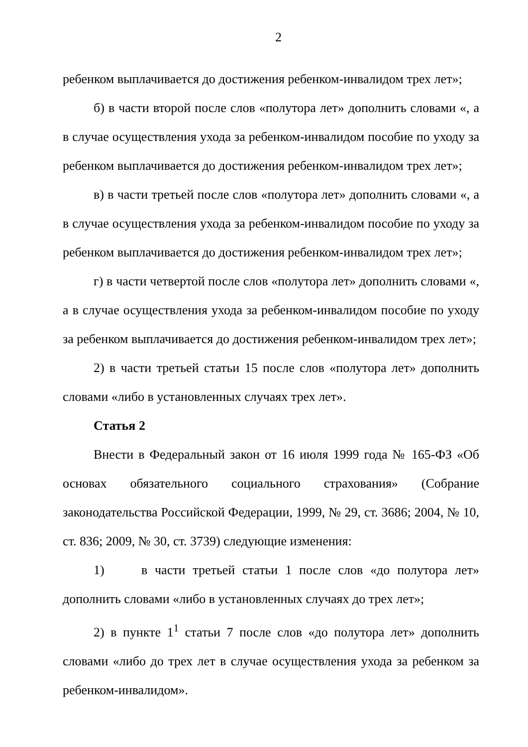2
ребенком выплачивается до достижения ребенком-инвалидом трех лет»;
б) в части второй после слов «полутора лет» дополнить словами «, а в случае осуществления ухода за ребенком-инвалидом пособие по уходу за ребенком выплачивается до достижения ребенком-инвалидом трех лет»;
в) в части третьей после слов «полутора лет» дополнить словами «, а в случае осуществления ухода за ребенком-инвалидом пособие по уходу за ребенком выплачивается до достижения ребенком-инвалидом трех лет»;
г) в части четвертой после слов «полутора лет» дополнить словами «, а в случае осуществления ухода за ребенком-инвалидом пособие по уходу за ребенком выплачивается до достижения ребенком-инвалидом трех лет»;
2) в части третьей статьи 15 после слов «полутора лет» дополнить словами «либо в установленных случаях трех лет».
Статья 2
Внести в Федеральный закон от 16 июля 1999 года № 165-ФЗ «Об основах обязательного социального страхования» (Собрание законодательства Российской Федерации, 1999, № 29, ст. 3686; 2004, № 10, ст. 836; 2009, № 30, ст. 3739) следующие изменения:
1) в части третьей статьи 1 после слов «до полутора лет» дополнить словами «либо в установленных случаях до трех лет»;
2) в пункте 1<sup>1</sup> статьи 7 после слов «до полутора лет» дополнить словами «либо до трех лет в случае осуществления ухода за ребенком за ребенком-инвалидом».